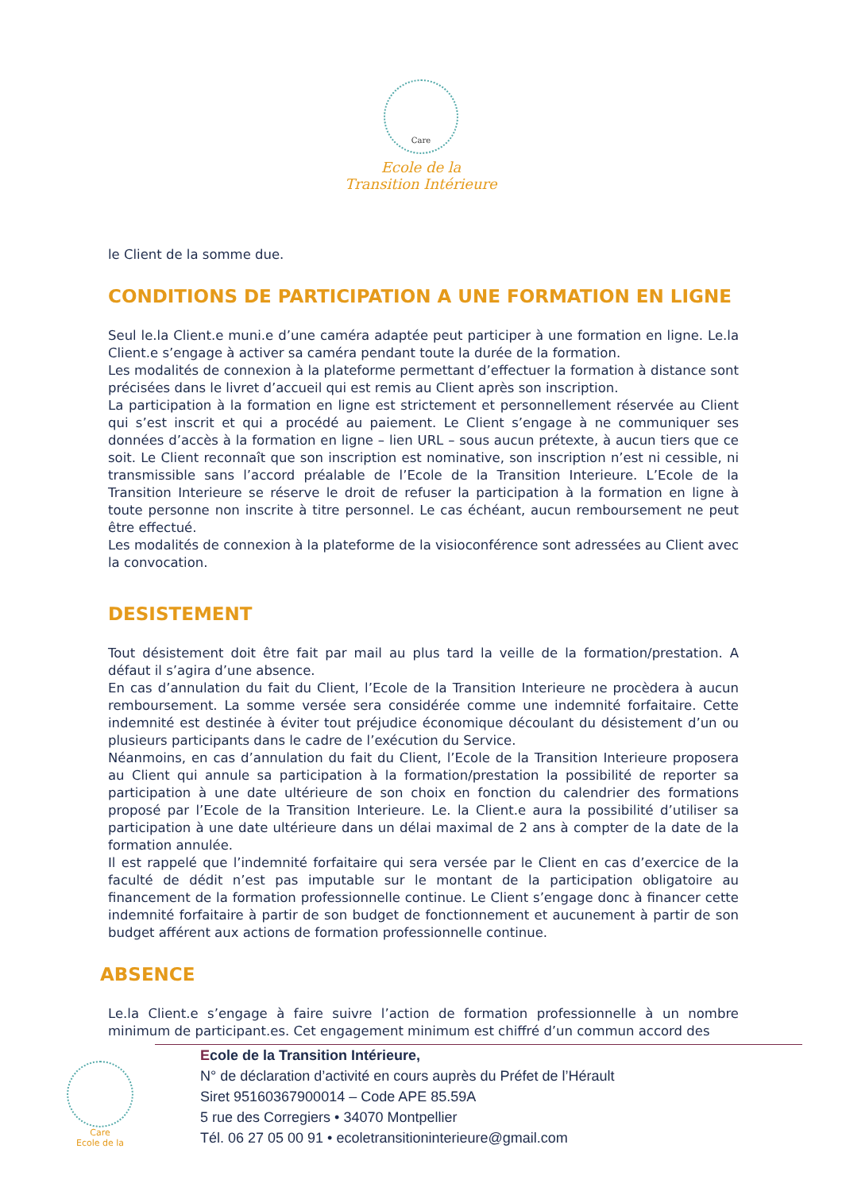Care
Ecole de la
Transition Intérieure
le Client de la somme due.
CONDITIONS DE PARTICIPATION A UNE FORMATION EN LIGNE
Seul le.la Client.e muni.e d’une caméra adaptée peut participer à une formation en ligne. Le.la Client.e s’engage à activer sa caméra pendant toute la durée de la formation.
Les modalités de connexion à la plateforme permettant d’effectuer la formation à distance sont précisées dans le livret d’accueil qui est remis au Client après son inscription.
La participation à la formation en ligne est strictement et personnellement réservée au Client qui s’est inscrit et qui a procédé au paiement. Le Client s’engage à ne communiquer ses données d’accès à la formation en ligne – lien URL – sous aucun prétexte, à aucun tiers que ce soit. Le Client reconnaît que son inscription est nominative, son inscription n’est ni cessible, ni transmissible sans l’accord préalable de l’Ecole de la Transition Interieure. L’Ecole de la Transition Interieure se réserve le droit de refuser la participation à la formation en ligne à toute personne non inscrite à titre personnel. Le cas échéant, aucun remboursement ne peut être effectué.
Les modalités de connexion à la plateforme de la visioconférence sont adressées au Client avec la convocation.
DESISTEMENT
Tout désistement doit être fait par mail au plus tard la veille de la formation/prestation. A défaut il s’agira d’une absence.
En cas d’annulation du fait du Client, l’Ecole de la Transition Interieure ne procèdera à aucun remboursement. La somme versée sera considérée comme une indemnité forfaitaire. Cette indemnité est destinée à éviter tout préjudice économique découlant du désistement d’un ou plusieurs participants dans le cadre de l’exécution du Service.
Néanmoins, en cas d’annulation du fait du Client, l’Ecole de la Transition Interieure proposera au Client qui annule sa participation à la formation/prestation la possibilité de reporter sa participation à une date ultérieure de son choix en fonction du calendrier des formations proposé par l’Ecole de la Transition Interieure. Le. la Client.e aura la possibilité d’utiliser sa participation à une date ultérieure dans un délai maximal de 2 ans à compter de la date de la formation annulée.
Il est rappelé que l’indemnité forfaitaire qui sera versée par le Client en cas d’exercice de la faculté de dédit n’est pas imputable sur le montant de la participation obligatoire au financement de la formation professionnelle continue. Le Client s’engage donc à financer cette indemnité forfaitaire à partir de son budget de fonctionnement et aucunement à partir de son budget afférent aux actions de formation professionnelle continue.
ABSENCE
Le.la Client.e s’engage à faire suivre l’action de formation professionnelle à un nombre minimum de participant.es. Cet engagement minimum est chiffré d’un commun accord des
Care
Ecole de la
Ecole de la Transition Intérieure,
N° de déclaration d’activité en cours auprès du Préfet de l’Hérault
Siret 95160367900014 – Code APE 85.59A
5 rue des Corregiers • 34070 Montpellier
Tél. 06 27 05 00 91 • ecoletransitioninterieure@gmail.com